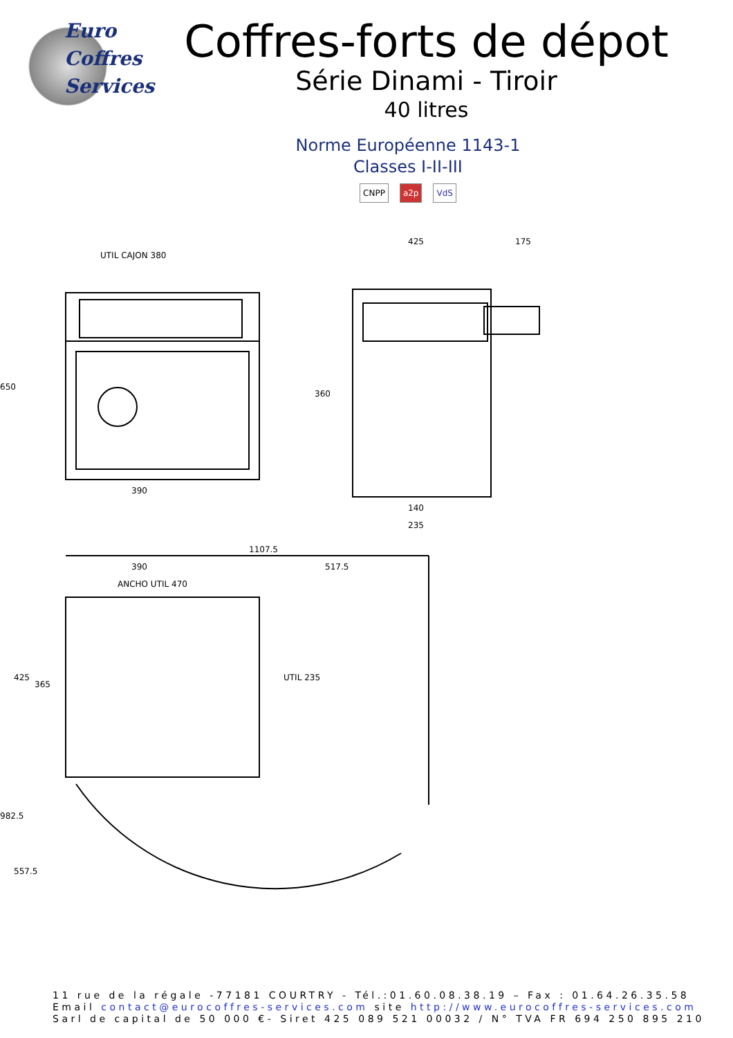Euro
Coffres
Services
Coffres-forts de dépot
Série Dinami - Tiroir
40 litres
Norme Européenne 1143-1
Classes I-II-III
CNPP a2p VdS
UTIL CAJON 380
390
650
425
175
140
235
360
1107.5
390
517.5
ANCHO UTIL 470
982.5
557.5
425
365
UTIL 235
11 rue de la régale -77181 COURTRY - Tél.:01.60.08.38.19 – Fax : 01.64.26.35.58
Email contact@eurocoffres-services.com site http://www.eurocoffres-services.com
Sarl de capital de 50 000 €- Siret 425 089 521 00032 / N° TVA FR 694 250 895 210